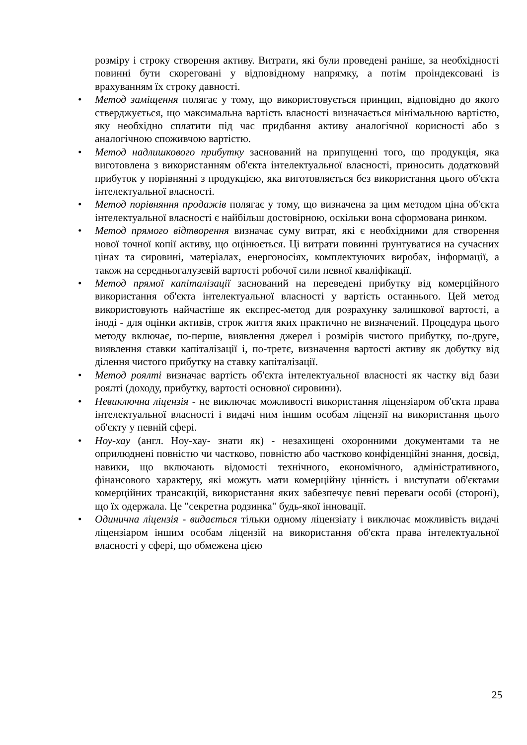розміру і строку створення активу. Витрати, які були проведені раніше, за необхідності повинні бути скореговані у відповідному напрямку, а потім проіндексовані із врахуванням їх строку давності.
• Метод заміщення полягає у тому, що використовується принцип, відповідно до якого стверджується, що максимальна вартість власності визначається мінімальною вартістю, яку необхідно сплатити під час придбання активу аналогічної корисності або з аналогічною споживчою вартістю.
• Метод надлишкового прибутку заснований на припущенні того, що продукція, яка виготовлена з використанням об'єкта інтелектуальної власності, приносить додатковий прибуток у порівнянні з продукцією, яка виготовляється без використання цього об'єкта інтелектуальної власності.
• Метод порівняння продажів полягає у тому, що визначена за цим методом ціна об'єкта інтелектуальної власності є найбільш достовірною, оскільки вона сформована ринком.
• Метод прямого відтворення визначає суму витрат, які є необхідними для створення нової точної копії активу, що оцінюється. Ці витрати повинні ґрунтуватися на сучасних цінах та сировині, матеріалах, енергоносіях, комплектуючих виробах, інформації, а також на середньогалузевій вартості робочої сили певної кваліфікації.
• Метод прямої капіталізації заснований на переведені прибутку від комерційного використання об'єкта інтелектуальної власності у вартість останнього. Цей метод використовують найчастіше як експрес-метод для розрахунку залишкової вартості, а іноді - для оцінки активів, строк життя яких практично не визначений. Процедура цього методу включає, по-перше, виявлення джерел і розмірів чистого прибутку, по-друге, виявлення ставки капіталізації і, по-третє, визначення вартості активу як добутку від ділення чистого прибутку на ставку капіталізації.
• Метод роялті визначає вартість об'єкта інтелектуальної власності як частку від бази роялті (доходу, прибутку, вартості основної сировини).
• Невиключна ліцензія - не виключає можливості використання ліцензіаром об'єкта права інтелектуальної власності і видачі ним іншим особам ліцензії на використання цього об'єкту у певній сфері.
• Ноу-хау (англ. Ноу-хау- знати як) - незахищені охоронними документами та не оприлюднені повністю чи частково, повністю або частково конфіденційні знання, досвід, навики, що включають відомості технічного, економічного, адміністративного, фінансового характеру, які можуть мати комерційну цінність і виступати об'єктами комерційних трансакцій, використання яких забезпечує певні переваги особі (стороні), що їх одержала. Це "секретна родзинка" будь-якої інновації.
• Одинична ліцензія - видається тільки одному ліцензіату і виключає можливість видачі ліцензіаром іншим особам ліцензій на використання об'єкта права інтелектуальної власності у сфері, що обмежена цією
25